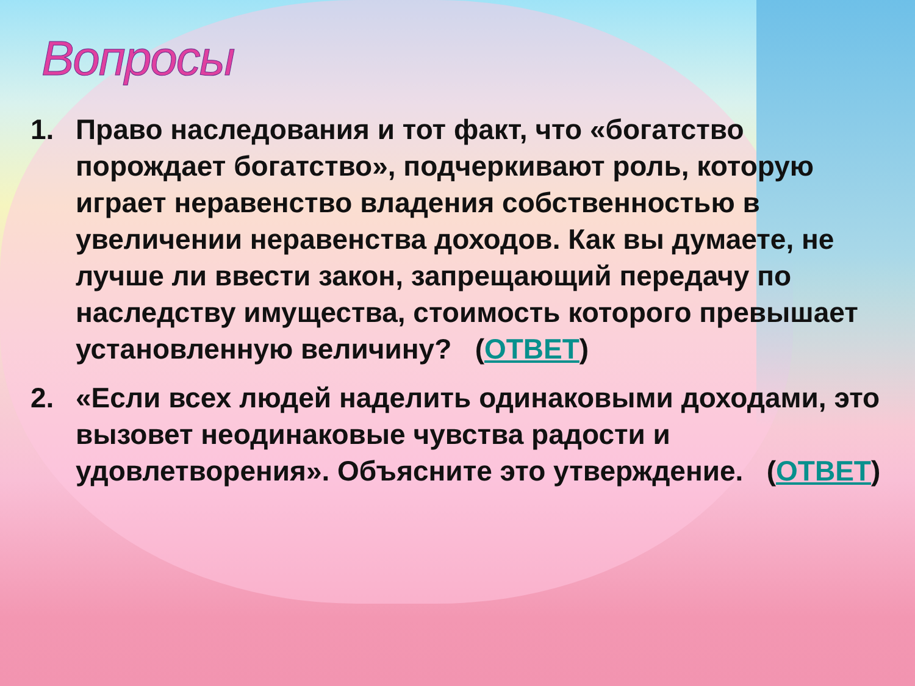Вопросы
1. Право наследования и тот факт, что «богатство порождает богатство», подчеркивают роль, которую играет неравенство владения собственностью в увеличении неравенства доходов. Как вы думаете, не лучше ли ввести закон, запрещающий передачу по наследству имущества, стоимость которого превышает установленную величину? (ОТВЕТ)
2. «Если всех людей наделить одинаковыми доходами, это вызовет неодинаковые чувства радости и удовлетворения». Объясните это утверждение. (ОТВЕТ)